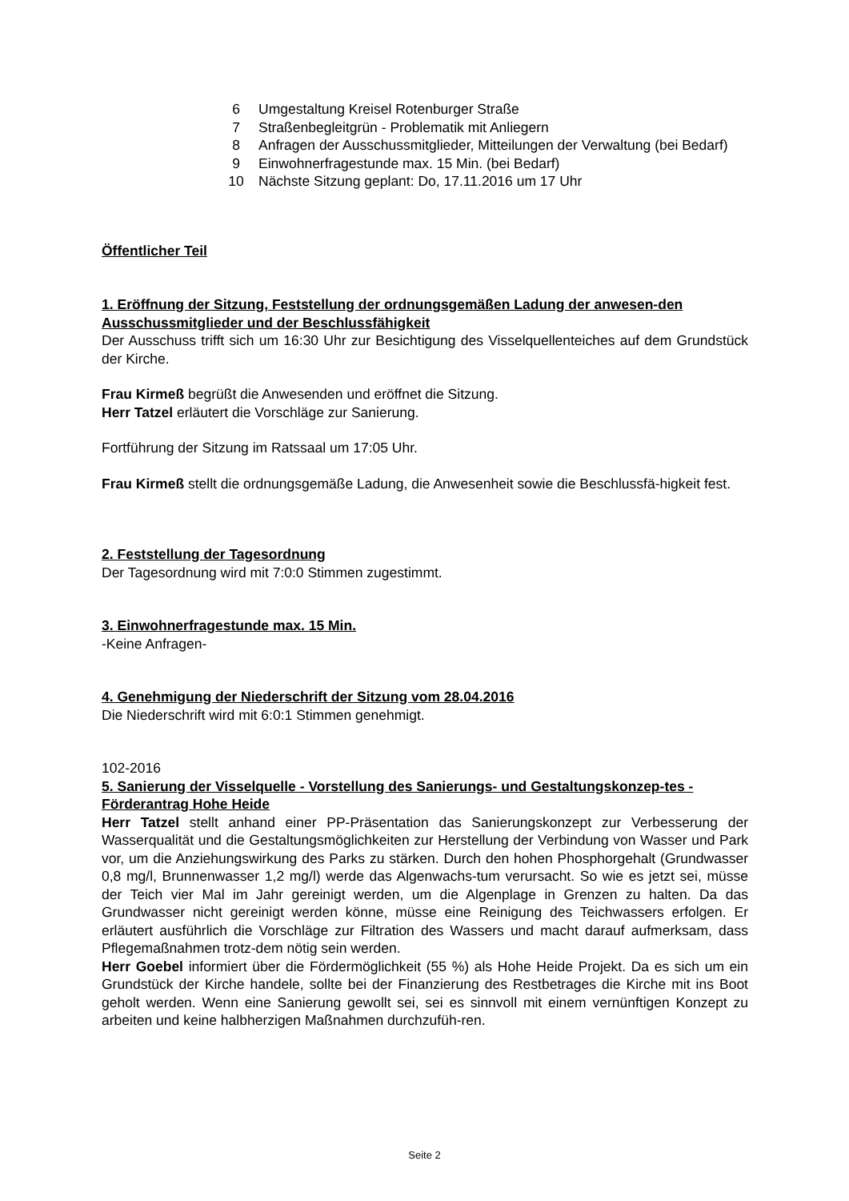| 6 | Umgestaltung Kreisel Rotenburger Straße |
| 7 | Straßenbegleitgrün - Problematik mit Anliegern |
| 8 | Anfragen der Ausschussmitglieder, Mitteilungen der Verwaltung (bei Bedarf) |
| 9 | Einwohnerfragestunde max. 15 Min. (bei Bedarf) |
| 10 | Nächste Sitzung geplant: Do, 17.11.2016 um 17 Uhr |
Öffentlicher Teil
1. Eröffnung der Sitzung, Feststellung der ordnungsgemäßen Ladung der anwesen-den Ausschussmitglieder und der Beschlussfähigkeit
Der Ausschuss trifft sich um 16:30 Uhr zur Besichtigung des Visselquellenteiches auf dem Grundstück der Kirche.
Frau Kirmeß begrüßt die Anwesenden und eröffnet die Sitzung.
Herr Tatzel erläutert die Vorschläge zur Sanierung.
Fortführung der Sitzung im Ratssaal um 17:05 Uhr.
Frau Kirmeß stellt die ordnungsgemäße Ladung, die Anwesenheit sowie die Beschlussfä-higkeit fest.
2. Feststellung der Tagesordnung
Der Tagesordnung wird mit 7:0:0 Stimmen zugestimmt.
3. Einwohnerfragestunde max. 15 Min.
-Keine Anfragen-
4. Genehmigung der Niederschrift der Sitzung vom 28.04.2016
Die Niederschrift wird mit 6:0:1 Stimmen genehmigt.
102-2016
5. Sanierung der Visselquelle - Vorstellung des Sanierungs- und Gestaltungskonzep-tes - Förderantrag Hohe Heide
Herr Tatzel stellt anhand einer PP-Präsentation das Sanierungskonzept zur Verbesserung der Wasserqualität und die Gestaltungsmöglichkeiten zur Herstellung der Verbindung von Wasser und Park vor, um die Anziehungswirkung des Parks zu stärken. Durch den hohen Phosphorgehalt (Grundwasser 0,8 mg/l, Brunnenwasser 1,2 mg/l) werde das Algenwachs-tum verursacht. So wie es jetzt sei, müsse der Teich vier Mal im Jahr gereinigt werden, um die Algenplage in Grenzen zu halten. Da das Grundwasser nicht gereinigt werden könne, müsse eine Reinigung des Teichwassers erfolgen. Er erläutert ausführlich die Vorschläge zur Filtration des Wassers und macht darauf aufmerksam, dass Pflegemaßnahmen trotz-dem nötig sein werden.
Herr Goebel informiert über die Fördermöglichkeit (55 %) als Hohe Heide Projekt. Da es sich um ein Grundstück der Kirche handele, sollte bei der Finanzierung des Restbetrages die Kirche mit ins Boot geholt werden. Wenn eine Sanierung gewollt sei, sei es sinnvoll mit einem vernünftigen Konzept zu arbeiten und keine halbherzigen Maßnahmen durchzufüh-ren.
Seite 2